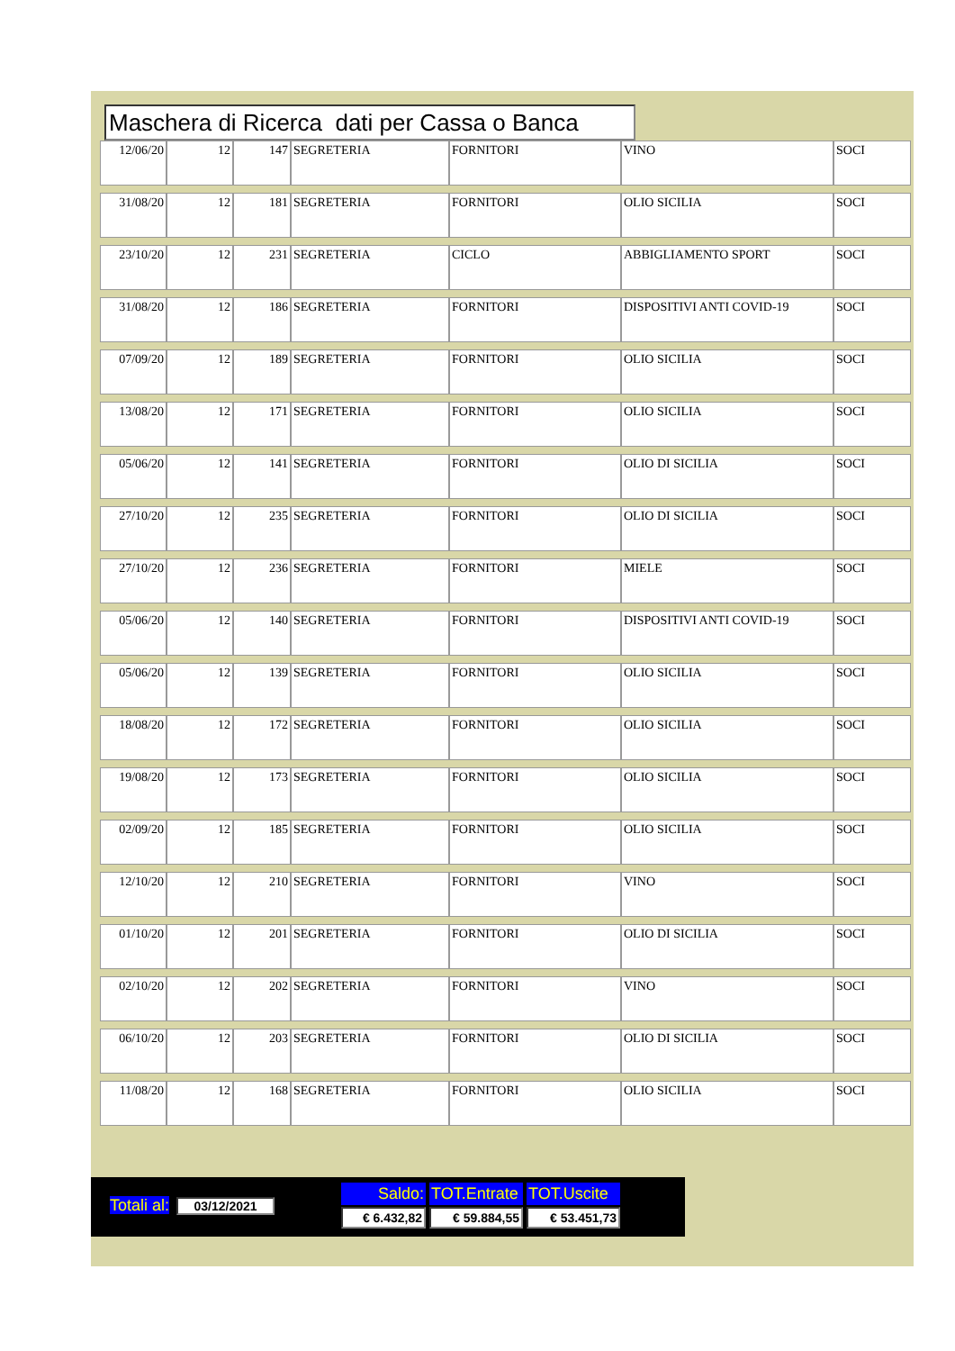Maschera di Ricerca dati per Cassa o Banca
| 12/06/20 | 12 | 147 | SEGRETERIA | FORNITORI | VINO | SOCI |
| 31/08/20 | 12 | 181 | SEGRETERIA | FORNITORI | OLIO SICILIA | SOCI |
| 23/10/20 | 12 | 231 | SEGRETERIA | CICLO | ABBIGLIAMENTO SPORT | SOCI |
| 31/08/20 | 12 | 186 | SEGRETERIA | FORNITORI | DISPOSITIVI ANTI COVID-19 | SOCI |
| 07/09/20 | 12 | 189 | SEGRETERIA | FORNITORI | OLIO SICILIA | SOCI |
| 13/08/20 | 12 | 171 | SEGRETERIA | FORNITORI | OLIO SICILIA | SOCI |
| 05/06/20 | 12 | 141 | SEGRETERIA | FORNITORI | OLIO DI SICILIA | SOCI |
| 27/10/20 | 12 | 235 | SEGRETERIA | FORNITORI | OLIO DI SICILIA | SOCI |
| 27/10/20 | 12 | 236 | SEGRETERIA | FORNITORI | MIELE | SOCI |
| 05/06/20 | 12 | 140 | SEGRETERIA | FORNITORI | DISPOSITIVI ANTI COVID-19 | SOCI |
| 05/06/20 | 12 | 139 | SEGRETERIA | FORNITORI | OLIO SICILIA | SOCI |
| 18/08/20 | 12 | 172 | SEGRETERIA | FORNITORI | OLIO SICILIA | SOCI |
| 19/08/20 | 12 | 173 | SEGRETERIA | FORNITORI | OLIO SICILIA | SOCI |
| 02/09/20 | 12 | 185 | SEGRETERIA | FORNITORI | OLIO SICILIA | SOCI |
| 12/10/20 | 12 | 210 | SEGRETERIA | FORNITORI | VINO | SOCI |
| 01/10/20 | 12 | 201 | SEGRETERIA | FORNITORI | OLIO DI SICILIA | SOCI |
| 02/10/20 | 12 | 202 | SEGRETERIA | FORNITORI | VINO | SOCI |
| 06/10/20 | 12 | 203 | SEGRETERIA | FORNITORI | OLIO DI SICILIA | SOCI |
| 11/08/20 | 12 | 168 | SEGRETERIA | FORNITORI | OLIO SICILIA | SOCI |
| Totali al: | 03/12/2021 | | Saldo: | TOT.Entrate | TOT.Uscite |
| | | | € 6.432,82 | € 59.884,55 | € 53.451,73 |